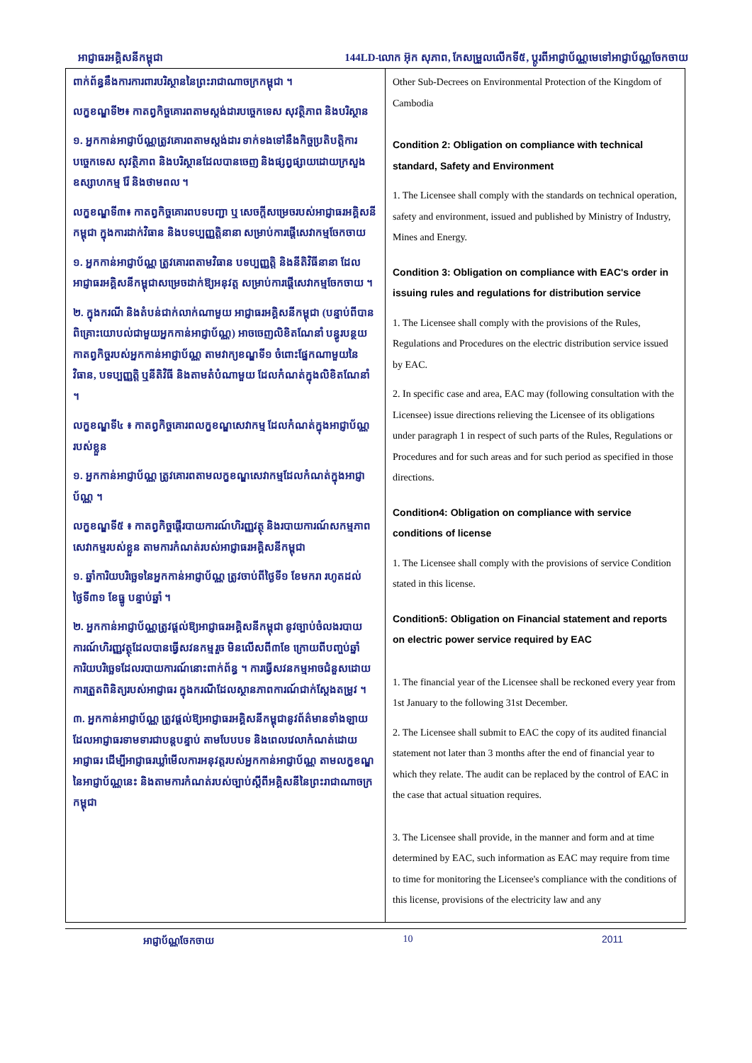អាជ្ញាធរអគ្គិសនីកម្ពុជា 144LD-លោក អ៊ុក សុភាព, កែសម្រួលលើកទី៥, ប្តូរពីអាជ្ញាប័ណ្ណមេទៅអាជ្ញាប័ណ្ណចែកចាយ
| ពាក់ព័ន្ធនឹងការការពារបរិស្ថាននៃព្រះរាជាណាចក្រកម្ពុជា ។ លក្ខខណ្ឌទី២៖ កាតព្វកិច្ចគោរពតាមស្តង់ដារបច្ចេកទេស សុវត្ថិភាព និងបរិស្ថាន ១. អ្នកកាន់អាជ្ញាប័ណ្ណត្រូវគោរពតាមស្តង់ដារ ទាក់ទងទៅនឹងកិច្ចប្រតិបត្តិការ បច្ចេកទេស សុវត្ថិភាព និងបរិស្ថានដែលបានចេញ និងផ្សព្វផ្សាយដោយក្រសួងឧស្សាហកម្ម រ៉ែ និងថាមពល ។ លក្ខខណ្ឌទី៣៖ កាតព្វកិច្ចគោរពបទបញ្ជា ឬ សេចក្តីសម្រេចរបស់អាជ្ញាធរអគ្គិសនីកម្ពុជា ក្នុងការដាក់វិធាន និងបទប្បញ្ញត្តិនានា សម្រាប់ការផ្តើសេវាកម្មចែកចាយ ១. អ្នកកាន់អាជ្ញាប័ណ្ណ ត្រូវគោរពតាមវិធាន បទប្បញ្ញត្តិ និងនីតិវិធីនានា ដែលអាជ្ញាធរអគ្គិសនីកម្ពុជាសម្រេចដាក់ឱ្យអនុវត្ត សម្រាប់ការផ្តើសេវាកម្មចែកចាយ ។ ២. ក្នុងករណី និងតំបន់ជាក់លាក់ណាមួយ អាជ្ញាធរអគ្គិសនីកម្ពុជា (បន្ទាប់ពីបានពិគ្រោះយោបល់ជាមួយអ្នកកាន់អាជ្ញាប័ណ្ណ) អាចចេញលិខិតណែនាំ បន្ធូរបន្ថយកាតព្វកិច្ចរបស់អ្នកកាន់អាជ្ញាប័ណ្ណ តាមវាក្យខណ្ឌទី១ ចំពោះផ្នែកណាមួយនៃវិធាន, បទប្បញ្ញត្តិ ឬនីតិវិធី និងតាមតំបំណាមួយ ដែលកំណត់ក្នុងលិខិតណែនាំ ។ លក្ខខណ្ឌទី៤ ៖ កាតព្វកិច្ចគោរពលក្ខខណ្ឌសេវាកម្ម ដែលកំណត់ក្នុងអាជ្ញាប័ណ្ណរបស់ខ្លួន ១. អ្នកកាន់អាជ្ញាប័ណ្ណ ត្រូវគោរពតាមលក្ខខណ្ឌសេវាកម្មដែលកំណត់ក្នុងអាជ្ញាប័ណ្ណ ។ លក្ខខណ្ឌទី៥ ៖ កាតព្វកិច្ចផ្តើរបាយការណ៍ហិរញ្ញវត្ថុ និងរបាយការណ៍សកម្មភាពសេវាកម្មរបស់ខ្លួន តាមការកំណត់របស់អាជ្ញាធរអគ្គិសនីកម្ពុជា ១. ឆ្នាំការិយបរិច្ឆេទនៃអ្នកកាន់អាជ្ញាប័ណ្ណ ត្រូវចាប់ពីថ្ងៃទី១ ខែមករា រហូតដល់ថ្ងៃទី៣១ ខែធ្នូ បន្ទាប់ឆ្នាំ ។ ២. អ្នកកាន់អាជ្ញាប័ណ្ណត្រូវផ្តល់ឱ្យអាជ្ញាធរអគ្គិសនីកម្ពុជា នូវច្បាប់ចំលងរបាយការណ៍ហិរញ្ញវត្ថុដែលបានធ្វើសវនកម្មរួច មិនលើសពី៣ខែ ក្រោយពីបញ្ចប់ឆ្នាំការិយបរិច្ឆេទដែលរបាយការណ៍នោះពាក់ព័ន្ធ ។ ការធ្វើសវនកម្មអាចជំនួសដោយការត្រួតពិនិត្យរបស់អាជ្ញាធរ ក្នុងករណីដែលស្ថានភាពការណ៍ជាក់ស្តែងតម្រូវ ។ ៣. អ្នកកាន់អាជ្ញាប័ណ្ណ ត្រូវផ្តល់ឱ្យអាជ្ញាធរអគ្គិសនីកម្ពុជានូវព័ត៌មានទាំងឡាយ ដែលអាជ្ញាធរទាមទារជាបន្តបន្ទាប់ តាមបែបបទ និងពេលវេលាកំណត់ដោយអាជ្ញាធរ ដើម្បីអាជ្ញាធរឃ្លាំមើលការអនុវត្តរបស់អ្នកកាន់អាជ្ញាប័ណ្ណ តាមលក្ខខណ្ឌនៃអាជ្ញាប័ណ្ណនេះ និងតាមការកំណត់របស់ច្បាប់ស្តីពីអគ្គិសនីនៃព្រះរាជាណាចក្រកម្ពុជា | Other Sub-Decrees on Environmental Protection of the Kingdom of Cambodia Condition 2: Obligation on compliance with technical standard, Safety and Environment 1. The Licensee shall comply with the standards on technical operation, safety and environment, issued and published by Ministry of Industry, Mines and Energy. Condition 3: Obligation on compliance with EAC's order in issuing rules and regulations for distribution service 1. The Licensee shall comply with the provisions of the Rules, Regulations and Procedures on the electric distribution service issued by EAC. 2. In specific case and area, EAC may (following consultation with the Licensee) issue directions relieving the Licensee of its obligations under paragraph 1 in respect of such parts of the Rules, Regulations or Procedures and for such areas and for such period as specified in those directions. Condition4: Obligation on compliance with service conditions of license 1. The Licensee shall comply with the provisions of service Condition stated in this license. Condition5: Obligation on Financial statement and reports on electric power service required by EAC 1. The financial year of the Licensee shall be reckoned every year from 1st January to the following 31st December. 2. The Licensee shall submit to EAC the copy of its audited financial statement not later than 3 months after the end of financial year to which they relate. The audit can be replaced by the control of EAC in the case that actual situation requires. 3. The Licensee shall provide, in the manner and form and at time determined by EAC, such information as EAC may require from time to time for monitoring the Licensee's compliance with the conditions of this license, provisions of the electricity law and any |
អាជ្ញាប័ណ្ណចែកចាយ 10 2011